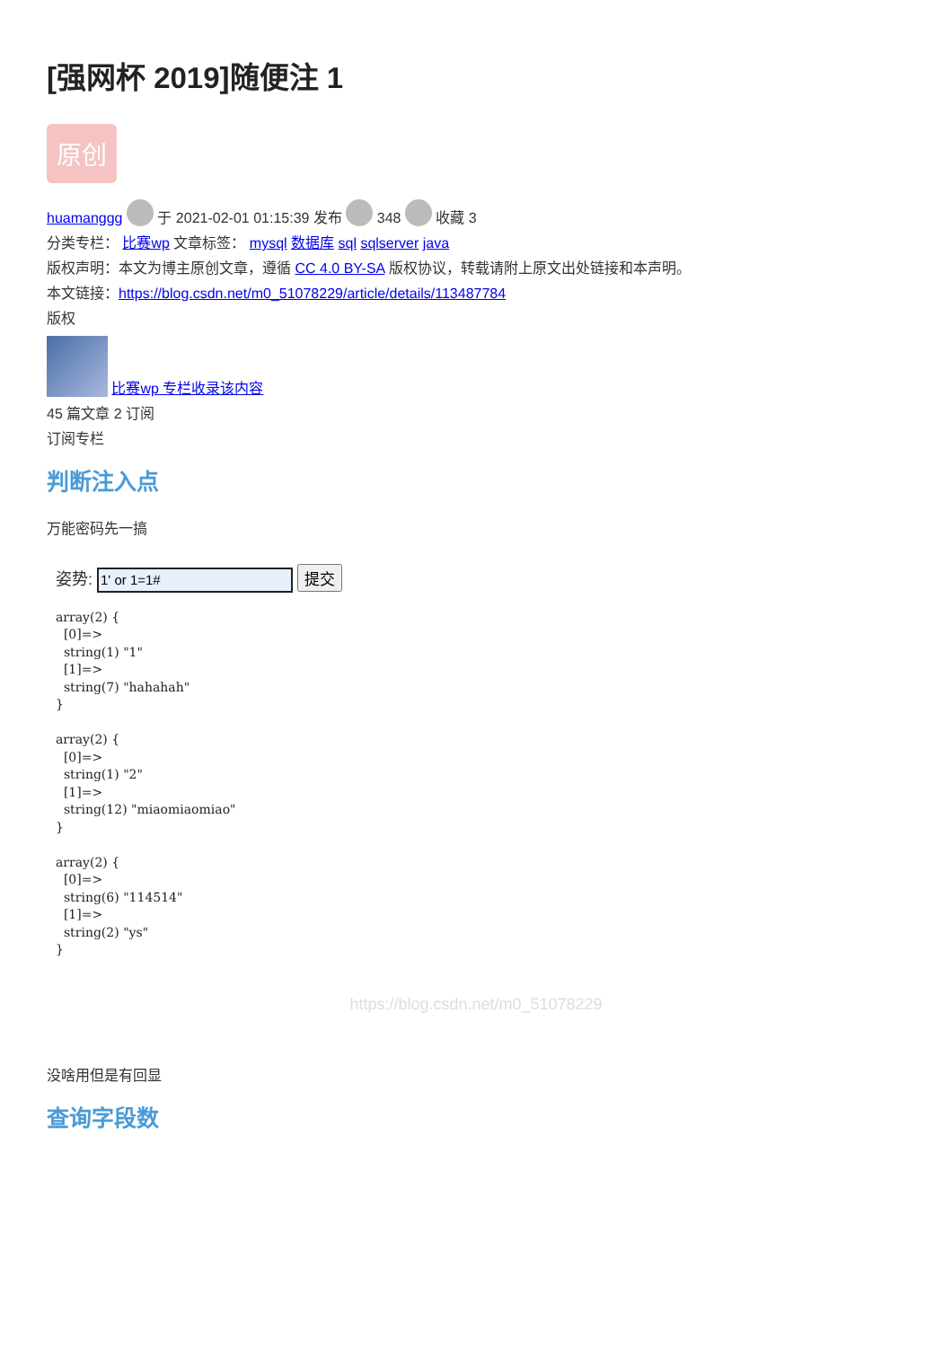[强网杯 2019]随便注 1
原创
huamanggg 于 2021-02-01 01:15:39 发布 348 收藏 3
分类专栏： 比赛wp 文章标签： mysql 数据库 sql sqlserver java
版权声明：本文为博主原创文章，遵循 CC 4.0 BY-SA 版权协议，转载请附上原文出处链接和本声明。
本文链接：https://blog.csdn.net/m0_51078229/article/details/113487784
版权
比赛wp 专栏收录该内容
45 篇文章 2 订阅
订阅专栏
判断注入点
万能密码先一搞
姿势: 提交
array(2) {
  [0]=>
  string(1) "1"
  [1]=>
  string(7) "hahahah"
}

array(2) {
  [0]=>
  string(1) "2"
  [1]=>
  string(12) "miaomiaomiao"
}

array(2) {
  [0]=>
  string(6) "114514"
  [1]=>
  string(2) "ys"
}
https://blog.csdn.net/m0_51078229
没啥用但是有回显
查询字段数